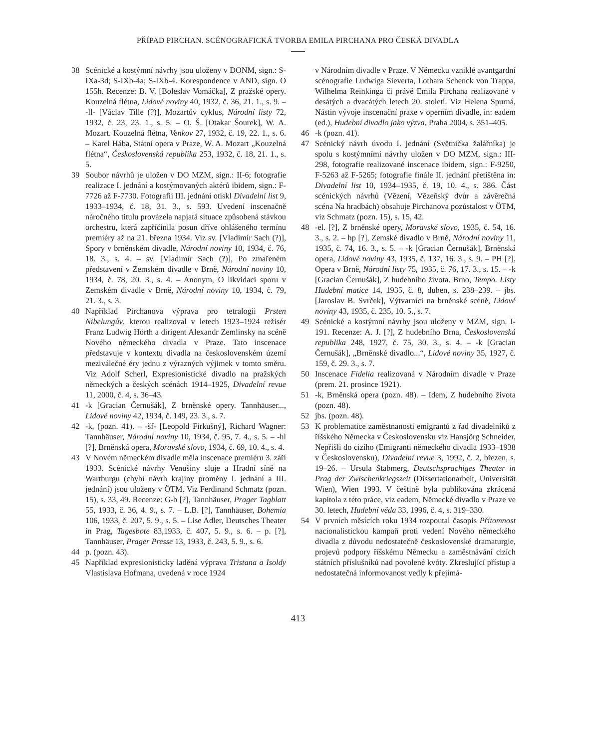PŘÍPAD PIRCHAN. SCÉNOGRAFICKÁ TVORBA EMILA PIRCHANA PRO ČESKÁ DIVADLA
38 Scénické a kostýmní návrhy jsou uloženy v DONM, sign.: S-IXa-3d; S-IXb-4a; S-IXb-4. Korespondence v AND, sign. O 155h. Recenze: B. V. [Boleslav Vomáčka], Z pražské opery. Kouzelná flétna, Lidové noviny 40, 1932, č. 36, 21. 1., s. 9. – -ll- [Václav Tille (?)], Mozartův cyklus, Národní listy 72, 1932, č. 23, 23. 1., s. 5. – O. Š. [Otakar Šourek], W. A. Mozart. Kouzelná flétna, Venkov 27, 1932, č. 19, 22. 1., s. 6. – Karel Hába, Státní opera v Praze, W. A. Mozart „Kouzelná flétna“, Československá republika 253, 1932, č. 18, 21. 1., s. 5.
39 Soubor návrhů je uložen v DO MZM, sign.: II-6; fotografie realizace I. jednání a kostýmovaných aktérů ibidem, sign.: F-7726 až F-7730. Fotografii III. jednání otiskl Divadelní list 9, 1933–1934, č. 18, 31. 3., s. 593. Uvedení inscenačně náročného titulu provázela napjatá situace způsobená stávkou orchestru, která zapříčinila posun dříve ohlášeného termínu premiéry až na 21. března 1934. Viz sv. [Vladimír Sach (?)], Spory v brněnském divadle, Národní noviny 10, 1934, č. 76, 18. 3., s. 4. – sv. [Vladimír Sach (?)], Po zmařeném představení v Zemském divadle v Brně, Národní noviny 10, 1934, č. 78, 20. 3., s. 4. – Anonym, O likvidaci sporu v Zemském divadle v Brně, Národní noviny 10, 1934, č. 79, 21. 3., s. 3.
40 Například Pirchanova výprava pro tetralogii Prsten Nibelungův, kterou realizoval v letech 1923–1924 režisér Franz Ludwig Hörth a dirigent Alexandr Zemlinsky na scéně Nového německého divadla v Praze. Tato inscenace představuje v kontextu divadla na československém území meziválečné éry jednu z výrazných výjimek v tomto směru. Viz Adolf Scherl, Expresionistické divadlo na pražských německých a českých scénách 1914–1925, Divadelní revue 11, 2000, č. 4, s. 36–43.
41 -k [Gracian Černušák], Z brněnské opery. Tannhäuser..., Lidové noviny 42, 1934, č. 149, 23. 3., s. 7.
42 -k, (pozn. 41). – -šf- [Leopold Firkušný], Richard Wagner: Tannhäuser, Národní noviny 10, 1934, č. 95, 7. 4., s. 5. – -hl [?], Brněnská opera, Moravské slovo, 1934, č. 69, 10. 4., s. 4.
43 V Novém německém divadle měla inscenace premiéru 3. září 1933. Scénické návrhy Venušiny sluje a Hradní síně na Wartburgu (chybí návrh krajiny proměny I. jednání a III. jednání) jsou uloženy v ÖTM. Viz Ferdinand Schmatz (pozn. 15), s. 33, 49. Recenze: G-b [?], Tannhäuser, Prager Tagblatt 55, 1933, č. 36, 4. 9., s. 7. – L.B. [?], Tannhäuser, Bohemia 106, 1933, č. 207, 5. 9., s. 5. – Lise Adler, Deutsches Theater in Prag, Tagesbote 83,1933, č. 407, 5. 9., s. 6. – p. [?], Tannhäuser, Prager Presse 13, 1933, č. 243, 5. 9., s. 6.
44 p. (pozn. 43).
45 Například expresionisticky laděná výprava Tristana a Isoldy Vlastislava Hofmana, uvedená v roce 1924
v Národním divadle v Praze. V Německu vzniklé avantgardní scénografie Ludwiga Sieverta, Lothara Schenck von Trappa, Wilhelma Reinkinga či právě Emila Pirchana realizované v desátých a dvacátých letech 20. století. Viz Helena Spurná, Nástin vývoje inscenační praxe v operním divadle, in: eadem (ed.), Hudební divadlo jako výzva, Praha 2004, s. 351–405.
46 -k (pozn. 41).
47 Scénický návrh úvodu I. jednání (Světnička žalářníka) je spolu s kostýmními návrhy uložen v DO MZM, sign.: III-298, fotografie realizované inscenace ibidem, sign.: F-9250, F-5263 až F-5265; fotografie finále II. jednání přetištěna in: Divadelní list 10, 1934–1935, č. 19, 10. 4., s. 386. Část scénických návrhů (Vězení, Vězeňský dvůr a závěrečná scéna Na hradbách) obsahuje Pirchanova pozůstalost v ÖTM, viz Schmatz (pozn. 15), s. 15, 42.
48 -el. [?], Z brněnské opery, Moravské slovo, 1935, č. 54, 16. 3., s. 2. – hp [?], Zemské divadlo v Brně, Národní noviny 11, 1935, č. 74, 16. 3., s. 5. – -k [Gracian Černušák], Brněnská opera, Lidové noviny 43, 1935, č. 137, 16. 3., s. 9. – PH [?], Opera v Brně, Národní listy 75, 1935, č. 76, 17. 3., s. 15. – -k [Gracian Černušák], Z hudebního života. Brno, Tempo. Listy Hudební matice 14, 1935, č. 8, duben, s. 238–239. – jbs. [Jaroslav B. Svrček], Výtvarníci na brněnské scéně, Lidové noviny 43, 1935, č. 235, 10. 5., s. 7.
49 Scénické a kostýmní návrhy jsou uloženy v MZM, sign. I-191. Recenze: A. J. [?], Z hudebního Brna, Československá republika 248, 1927, č. 75, 30. 3., s. 4. – -k [Gracian Černušák], „Brněnské divadlo...“, Lidové noviny 35, 1927, č. 159, č. 29. 3., s. 7.
50 Inscenace Fidelia realizovaná v Národním divadle v Praze (prem. 21. prosince 1921).
51 -k, Brněnská opera (pozn. 48). – Idem, Z hudebního života (pozn. 48).
52 jbs. (pozn. 48).
53 K problematice zaměstnanosti emigrantů z řad divadelníků z říšského Německa v Československu viz Hansjörg Schneider, Nepřišli do cizího (Emigranti německého divadla 1933–1938 v Československu), Divadelní revue 3, 1992, č. 2, březen, s. 19–26. – Ursula Stabmerg, Deutschsprachiges Theater in Prag der Zwischenkriegszeit (Dissertationarbeit, Universität Wien), Wien 1993. V češtině byla publikována zkrácená kapitola z této práce, viz eadem, Německé divadlo v Praze ve 30. letech, Hudební věda 33, 1996, č. 4, s. 319–330.
54 V prvních měsících roku 1934 rozpoutal časopis Přítomnost nacionalistickou kampaň proti vedení Nového německého divadla z důvodu nedostatečně československé dramaturgie, projevů podpory říšskému Německu a zaměstnávání cizích státních příslušníků nad povolené kvóty. Zkreslující přístup a nedostatečná informovanost vedly k přejímá-
413